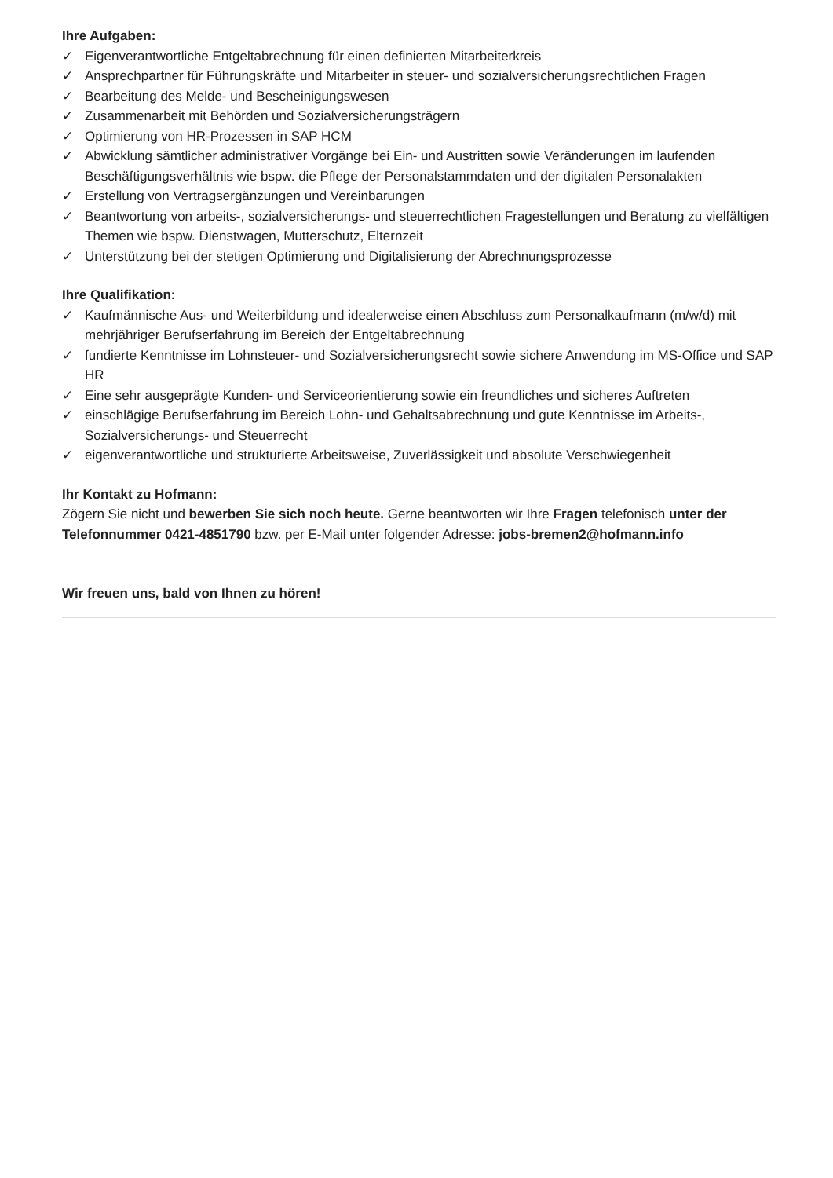Ihre Aufgaben:
✓ Eigenverantwortliche Entgeltabrechnung für einen definierten Mitarbeiterkreis
✓ Ansprechpartner für Führungskräfte und Mitarbeiter in steuer- und sozialversicherungsrechtlichen Fragen
✓ Bearbeitung des Melde- und Bescheinigungswesen
✓ Zusammenarbeit mit Behörden und Sozialversicherungsträgern
✓ Optimierung von HR-Prozessen in SAP HCM
✓ Abwicklung sämtlicher administrativer Vorgänge bei Ein- und Austritten sowie Veränderungen im laufenden Beschäftigungsverhältnis wie bspw. die Pflege der Personalstammdaten und der digitalen Personalakten
✓ Erstellung von Vertragsergänzungen und Vereinbarungen
✓ Beantwortung von arbeits-, sozialversicherungs- und steuerrechtlichen Fragestellungen und Beratung zu vielfältigen Themen wie bspw. Dienstwagen, Mutterschutz, Elternzeit
✓ Unterstützung bei der stetigen Optimierung und Digitalisierung der Abrechnungsprozesse
Ihre Qualifikation:
✓ Kaufmännische Aus- und Weiterbildung und idealerweise einen Abschluss zum Personalkaufmann (m/w/d) mit mehrjähriger Berufserfahrung im Bereich der Entgeltabrechnung
✓ fundierte Kenntnisse im Lohnsteuer- und Sozialversicherungsrecht sowie sichere Anwendung im MS-Office und SAP HR
✓ Eine sehr ausgeprägte Kunden- und Serviceorientierung sowie ein freundliches und sicheres Auftreten
✓ einschlägige Berufserfahrung im Bereich Lohn- und Gehaltsabrechnung und gute Kenntnisse im Arbeits-, Sozialversicherungs- und Steuerrecht
✓ eigenverantwortliche und strukturierte Arbeitsweise, Zuverlässigkeit und absolute Verschwiegenheit
Ihr Kontakt zu Hofmann:
Zögern Sie nicht und bewerben Sie sich noch heute. Gerne beantworten wir Ihre Fragen telefonisch unter der Telefonnummer 0421-4851790 bzw. per E-Mail unter folgender Adresse: jobs-bremen2@hofmann.info
Wir freuen uns, bald von Ihnen zu hören!